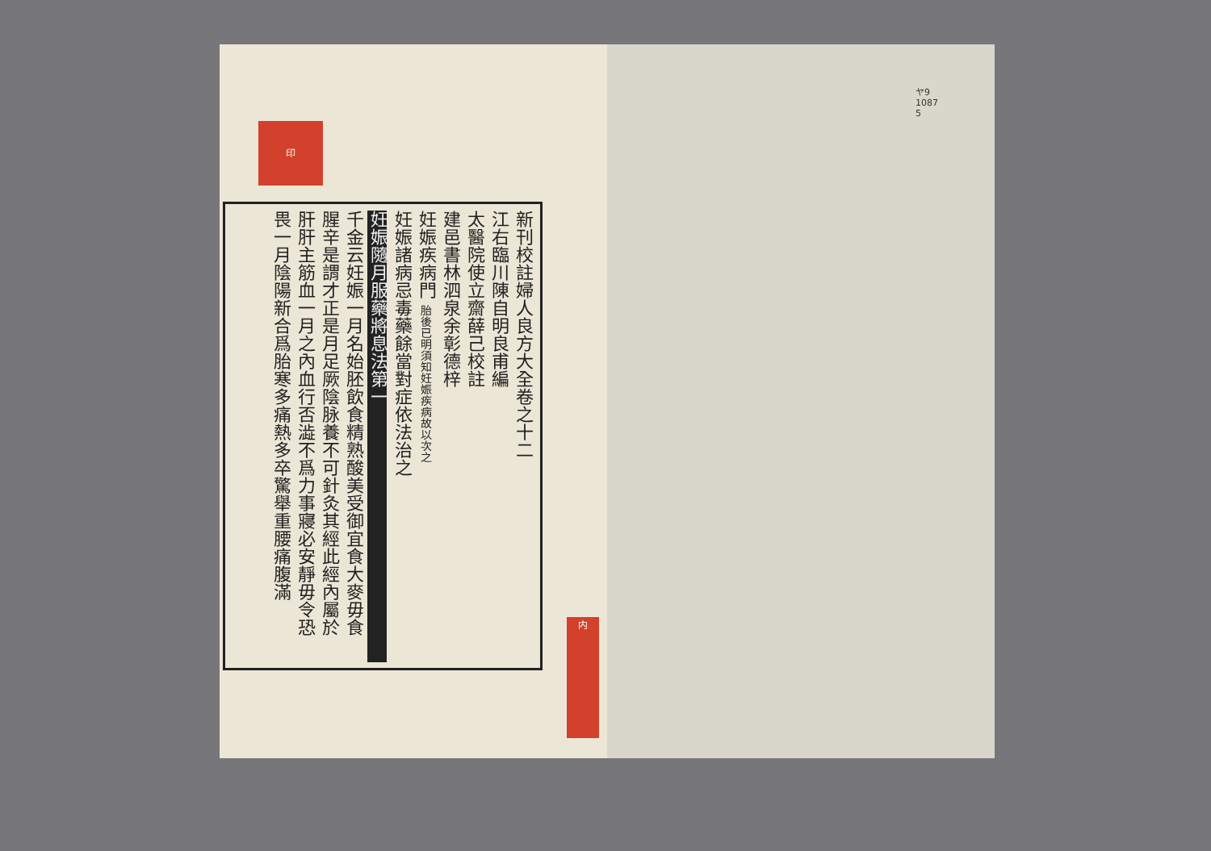印
新刊校註婦人良方大全卷之十二
江右臨川陳自明良甫編
太醫院使立齋薛己校註
建邑書林泗泉余彰德梓
妊娠疾病門 胎後已明須知妊娠疾病故以次之
妊娠諸病忌毒藥餘當對症依法治之
妊娠隨月服藥將息法第一
千金云妊娠一月名始胚飲食精熟酸美受御宜食大麥毋食
腥辛是謂才正是月足厥陰脉養不可針灸其經此經內屬於
肝肝主筋血一月之內血行否澁不爲力事寢必安靜毋令恐
畏一月陰陽新合爲胎寒多痛熱多卒驚舉重腰痛腹滿
内
ヤ9
1087
5